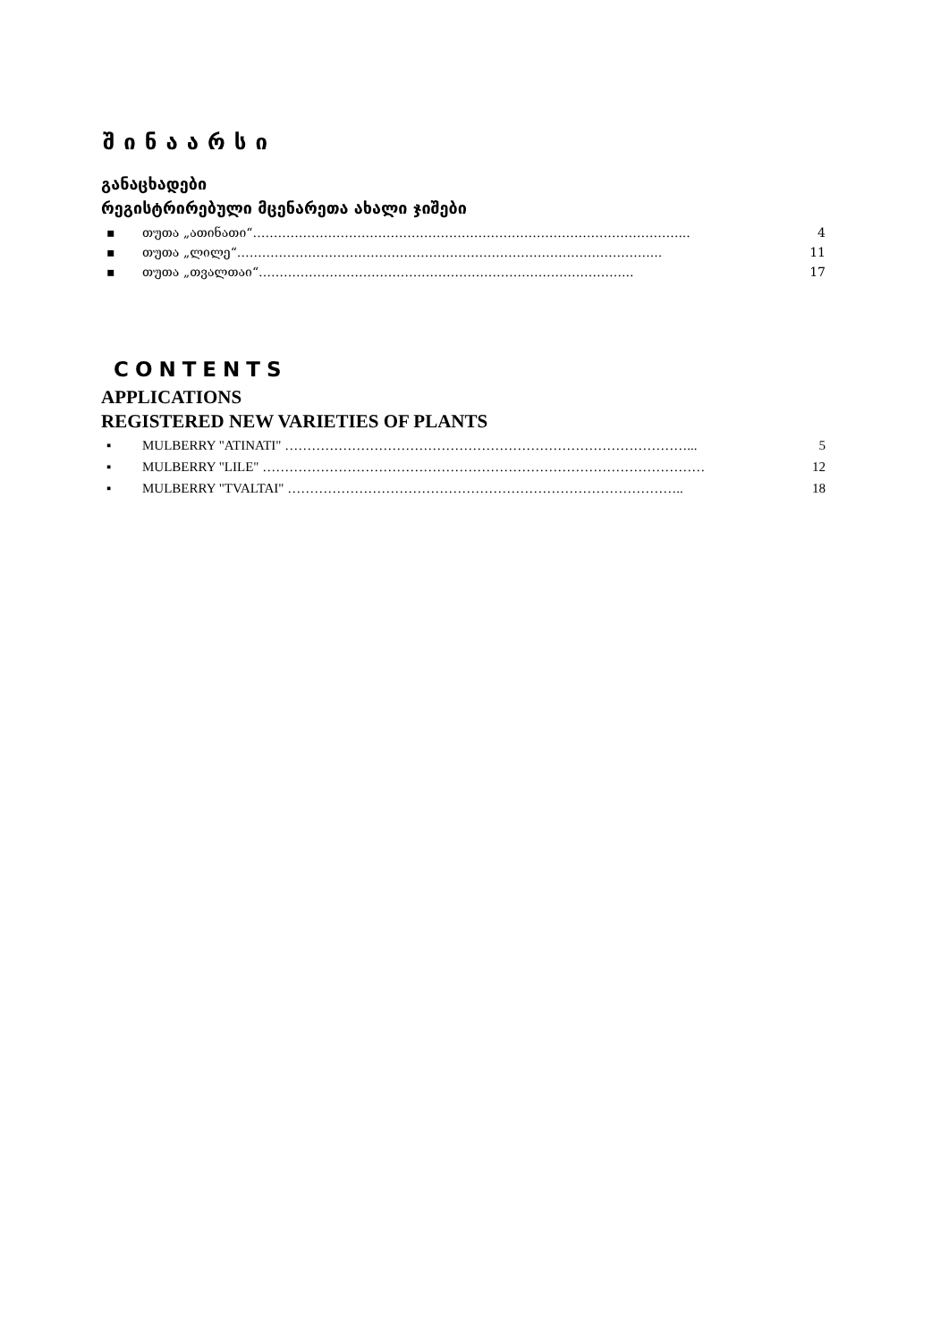შინაარსი
განაცხადები
რეგისტრირებული მცენარეთა ახალი ჯიშები
▪ თუთა „ათინათი“…………………………………………………………………………………………... 4
▪ თუთა „ლილე“………………………………………………………………………………………... 11
▪ თუთა „თვალთაი“……………………………………………………………………………... 17
CONTENTS
APPLICATIONS
REGISTERED NEW VARIETIES OF PLANTS
▪ MULBERRY "ATINATI" ………………………………………………………………………………... 5
▪ MULBERRY "LILE" ……………………………………………………………………………………… 12
▪ MULBERRY "TVALTAI" …………………………………………………………………………….. 18